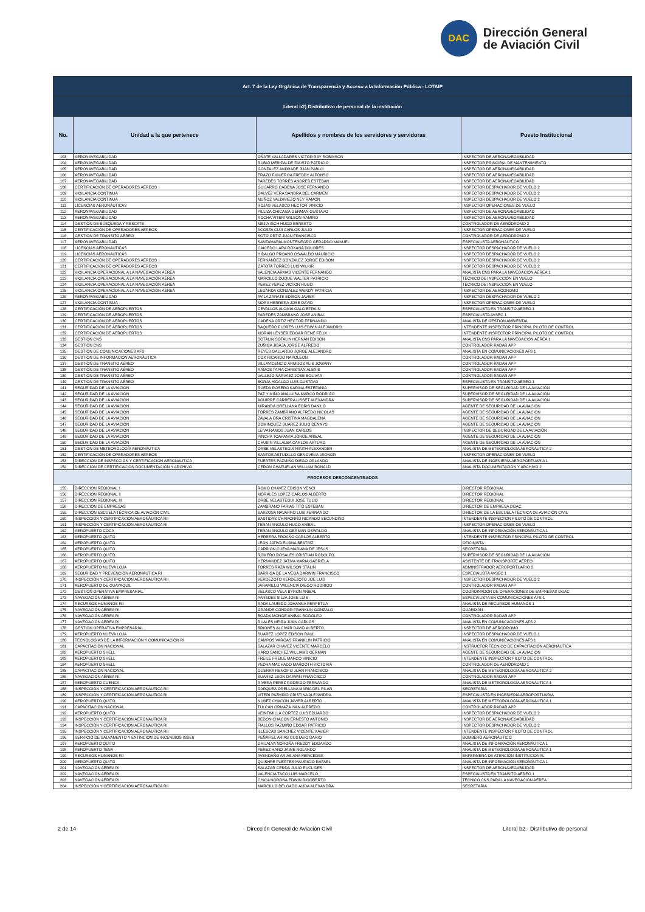DAC
Dirección General
de Aviación Civil
| Art. 7 de la Ley Orgánica de Transparencia y Acceso a la Información Pública - LOTAIP | | | |
| --- | --- | --- | --- |
| Literal b2) Distributivo de personal de la institución | | | |
| No. | Unidad a la que pertenece | Apellidos y nombres de los servidores y servidoras | Puesto Institucional |
| 103 | AERONAVEGABILIDAD | OÑATE VALLADARES VICTOR RAY ROBINSON | INSPECTOR DE AERONAVEGABILIDAD |
| 104 | AERONAVEGABILIDAD | RUBIO MERIZALDE FAUSTO PATRICIO | INSPECTOR PRINCIPAL DE MANTENIMIENTO |
| 105 | AERONAVEGABILIDAD | GONZALEZ ANDRADE JUAN PABLO | INSPECTOR DE AERONAVEGABILIDAD |
| 106 | AERONAVEGABILIDAD | ERAZO FIGUEROA FREDDY ALFONSO | INSPECTOR DE AERONAVEGABILIDAD |
| 107 | AERONAVEGABILIDAD | PAREDES TORRES ANDRES ESTEBAN | INSPECTOR DE AERONAVEGABILIDAD |
| 108 | CERTIFICACIÓN DE OPERADORES AÉREOS | GUIJARRO CADENA JOSE FERNANDO | INSPECTOR DESPACHADOR DE VUELO 2 |
| 109 | VIGILANCIA CONTINUA | GALVEZ VERA SANDRA DEL CARMEN | INSPECTOR DESPACHADOR DE VUELO 2 |
| 110 | VIGILANCIA CONTINUA | MUÑOZ VALDIVIEZO NEY RAMON | INSPECTOR DESPACHADOR DE VUELO 2 |
| 111 | LICENCIAS AERONÁUTICAS | ROJAS VELASCO HECTOR VINICIO | INSPECTOR OPERACIONES DE VUELO |
| 112 | AERONAVEGABILIDAD | PILLIZA CHICAIZA GERMAN GUSTAVO | INSPECTOR DE AERONAVEGABILIDAD |
| 113 | AERONAVEGABILIDAD | ROCHA VITERI WILSON RAMIRO | INSPECTOR DE AERONAVEGABILIDAD |
| 114 | GESTIÓN DE BÚSQUEDA Y RESCATE | MEJIA ISCH HUGO ERNESTO | CONTROLADOR DE AERÓDROMO 2 |
| 115 | CERTIFICACIÓN DE OPERADORES AÉREOS | ACOSTA CUJI CARLOS JULIO | INSPECTOR OPERACIONES DE VUELO |
| 116 | GESTIÓN DE TRANSITO AÉREO | SOTO ORTIZ JUAN FRANCISCO | CONTROLADOR DE AERÓDROMO 2 |
| 117 | AERONAVEGABILIDAD | SANTAMARIA MONTENEGRO GERARDO MANUEL | ESPECIALISTA AERONÁUTICO |
| 118 | LICENCIAS AERONÁUTICAS | CAICEDO LARA ROXANA DOLORES | INSPECTOR DESPACHADOR DE VUELO 2 |
| 119 | LICENCIAS AERONÁUTICAS | HIDALGO PROAÑO OSWALDO MAURICIO | INSPECTOR DESPACHADOR DE VUELO 2 |
| 120 | CERTIFICACIÓN DE OPERADORES AÉREOS | FERNANDEZ GONZALEZ JORGE EDISON | INSPECTOR DESPACHADOR DE VUELO 2 |
| 121 | CERTIFICACIÓN DE OPERADORES AÉREOS | CATOTA TORRES LUIS WILKIR | INSPECTOR DESPACHADOR DE VUELO 2 |
| 122 | VIGILANCIA OPERACIONAL A LA NAVEGACIÓN AÉREA | VALENCIA ARMAS VICENTE FERNANDO | ANALISTA CNS PARA LA NAVEGACIÓN AÉREA 1 |
| 123 | VIGILANCIA OPERACIONAL A LA NAVEGACIÓN AÉREA | MARCILLO DUQUE WALTER PATRICIO | TÉCNICO DE INSPECCIÓN EN VUELO |
| 124 | VIGILANCIA OPERACIONAL A LA NAVEGACIÓN AÉREA | PEREZ YEPEZ VICTOR HUGO | TÉCNICO DE INSPECCIÓN EN VUELO |
| 125 | VIGILANCIA OPERACIONAL A LA NAVEGACIÓN AÉREA | LEGARDA GONZALEZ WENDY PATRICIA | INSPECTOR DE AERÓDROMO |
| 126 | AERONAVEGABILIDAD | AVILA ZARATE EDISON JAVIER | INSPECTOR DESPACHADOR DE VUELO 2 |
| 127 | VIGILANCIA CONTINUA | MORA HERRERA JOSE DAVID | INSPECTOR OPERACIONES DE VUELO |
| 128 | CERTIFICACIÓN DE AEROPUERTOS | CEVALLOS ALOMIA GALO EFRAIN | ESPECIALISTA EN TRANSITO AÉREO 1 |
| 129 | CERTIFICACIÓN DE AEROPUERTOS | PAREDES ZAMBRANO JOSE ANIBAL | ESPECIALISTA AVSEC 1 |
| 130 | CERTIFICACIÓN DE AEROPUERTOS | CADENA ORTIZ HECTOR FERNANDO | ANALISTA DE GESTIÓN AMBIENTAL |
| 131 | CERTIFICACIÓN DE AEROPUERTOS | BAQUERO FLORES LUIS EDWIN ALEJANDRO | INTENDENTE INSPECTOR PRINCIPAL PILOTO DE CONTROL |
| 132 | CERTIFICACIÓN DE AEROPUERTOS | MORAN LEYSER EDGAR RENE FELIX | INTENDENTE INSPECTOR PRINCIPAL PILOTO DE CONTROL |
| 133 | GESTIÓN CNS | SOTALIN SOTALIN HERNAN EDISON | ANALISTA CNS PARA LA NAVEGACIÓN AÉREA 1 |
| 134 | GESTIÓN CNS | ZUÑIGA JIBAJA JORGE ALFREDO | CONTROLADOR RADAR APP |
| 135 | GESTIÓN DE COMUNICACIONES AFS | REYES GALLARDO JORGE ALEJANDRO | ANALISTA EN COMUNICACIONES AFS 1 |
| 136 | GESTIÓN DE INFORMACIÓN AERONÁUTICA | COX RICARDO NAPOLEON | CONTROLADOR RADAR APP |
| 137 | GESTIÓN DE TRANSITO AÉREO | VILLAVICENCIO ARMIJOS ALIS JOWANY | CONTROLADOR RADAR APP |
| 138 | GESTIÓN DE TRANSITO AÉREO | RAMOS TAPIA CHRISTIAN ALEXIS | CONTROLADOR RADAR APP |
| 139 | GESTIÓN DE TRANSITO AÉREO | VALLEJO NARVAEZ JOSE BOLIVAR | CONTROLADOR RADAR APP |
| 140 | GESTIÓN DE TRANSITO AÉREO | BORJA HIDALGO LUIS GUSTAVO | ESPECIALISTA EN TRANSITO AÉREO 1 |
| 141 | SEGURIDAD DE LA AVIACIÓN | RUEDA ROSERO KARINA ESTEFANIA | SUPERVISOR DE SEGURIDAD DE LA AVIACIÓN |
| 142 | SEGURIDAD DE LA AVIACIÓN | PAZ Y MIÑO ANALUISA MARCO RODRIGO | SUPERVISOR DE SEGURIDAD DE LA AVIACIÓN |
| 143 | SEGURIDAD DE LA AVIACIÓN | AGUIRRE CARRERA LISSET ALEXANDRA | SUPERVISOR DE SEGURIDAD DE LA AVIACIÓN |
| 144 | SEGURIDAD DE LA AVIACIÓN | MIRANDA ORELLANA BORIS DANILO | AGENTE DE SEGURIDAD DE LA AVIACIÓN |
| 145 | SEGURIDAD DE LA AVIACIÓN | TORRES ZAMBRANO ALFREDO NICOLAS | AGENTE DE SEGURIDAD DE LA AVIACIÓN |
| 146 | SEGURIDAD DE LA AVIACIÓN | ZAVALA OÑA CRISTINA MAGDALENA | AGENTE DE SEGURIDAD DE LA AVIACIÓN |
| 147 | SEGURIDAD DE LA AVIACIÓN | DOMINGUEZ SUAREZ JULIO DENNYS | AGENTE DE SEGURIDAD DE LA AVIACIÓN |
| 148 | SEGURIDAD DE LA AVIACIÓN | LEIVA RAMOS JUAN CARLOS | INSPECTOR DE SEGURIDAD DE LA AVIACIÓN |
| 149 | SEGURIDAD DE LA AVIACIÓN | PINCHA TOAPANTA JORGE ANIBAL | AGENTE DE SEGURIDAD DE LA AVIACIÓN |
| 150 | SEGURIDAD DE LA AVIACIÓN | CHUSIN VILLALBA CARLOS ARTURO | AGENTE DE SEGURIDAD DE LA AVIACIÓN |
| 151 | GESTIÓN DE METEOROLOGÍA AERONÁUTICA | ORBE VELASTEGUI NIKITH ALEXANDER | ANALISTA DE METEOROLOGÍA AERONÁUTICA 2 |
| 152 | CERTIFICACIÓN DE OPERADORES AÉREOS | SANTOS ASTUDILLO GENOVEVA LEONOR | INSPECTOR OPERACIONES DE VUELO |
| 153 | DIRECCIÓN DE INSPECCIÓN Y CERTIFICACIÓN AERONÁUTICA | FUERTES PAZMIÑO DIEGO ORLANDO | ANALISTA DE INGENIERÍA AEROPORTUARIA 1 |
| 154 | DIRECCIÓN DE CERTIFICACIÓN DOCUMENTACIÓN Y ARCHIVO | CERON CHAFUELAN WILLIAM RONALD | ANALISTA DOCUMENTACIÓN Y ARCHIVO 2 |
| PROCESOS DESCONCENTRADOS | | | |
| 155 | DIRECCIÓN REGIONAL I | ROMO CHAVEZ EDISON VENCI | DIRECTOR REGIONAL |
| 156 | DIRECCIÓN REGIONAL II | MORALES LOPEZ CARLOS ALBERTO | DIRECTOR REGIONAL |
| 157 | DIRECCIÓN REGIONAL III | ORBE VELASTEGUI JOSE TULIO | DIRECTOR REGIONAL |
| 158 | DIRECCIÓN DE EMPRESAS | ZAMBRANO FARIAS TITO ESTEBAN | DIRECTOR DE EMPRESA DGAC |
| 159 | DIRECCIÓN ESCUELA TÉCNICA DE AVIACIÓN CIVIL | SARZOSA NAVARRO LUIS FERNANDO | DIRECTOR DE LA ESCUELA TÉCNICA DE AVIACIÓN CIVIL |
| 160 | INSPECCIÓN Y CERTIFICACIÓN AERONÁUTICA RII | BASTIDAS CHAMORRO RICARDO SECUNDINO | INTENDENTE INSPECTOR PILOTO DE CONTROL |
| 161 | INSPECCIÓN Y CERTIFICACIÓN AERONÁUTICA RI | TERAN ANGULO HUGO ANIBAL | INSPECTOR OPERACIONES DE VUELO |
| 162 | AEROPUERTO COCA | TERAN ANGULO GERMAN OSWALDO | ANALISTA DE INFORMACIÓN AERONÁUTICA 1 |
| 163 | AEROPUERTO QUITO | HERRERA PROAÑO CARLOS ALBERTO | INTENDENTE INSPECTOR PRINCIPAL PILOTO DE CONTROL |
| 164 | AEROPUERTO QUITO | LEON JATIVA ELIANA BEATRIZ | OFICINISTA |
| 165 | AEROPUERTO QUITO | CARRION CUEVA MARIANA DE JESUS | SECRETARIA |
| 166 | AEROPUERTO QUITO | ROMERO ROSALES CRISTIAN RODOLFO | SUPERVISOR DE SEGURIDAD DE LA AVIACIÓN |
| 167 | AEROPUERTO QUITO | HERNANDEZ JATIVA MARIA GABRIELA | ASISTENTE DE TRANSPORTE AÉREO |
| 168 | AEROPUERTO NUEVA LOJA | TORRES RAZA WILSON STALIN | ADMINISTRADOR AEROPORTUARIO 2 |
| 169 | SEGURIDAD Y PREVENCIÓN AERONÁUTICA RI | BARRIGA DE LA VEGA DARWIN FRANCISCO | ESPECIALISTA AVSEC 1 |
| 170 | INSPECCIÓN Y CERTIFICACIÓN AERONÁUTICA RII | VERDEZOTO VERDEZOTO JOE LUIS | INSPECTOR DESPACHADOR DE VUELO 2 |
| 171 | AEROPUERTO DE GUAYAQUIL | JARAMILLO VALENCIA DIEGO RODRIGO | CONTROLADOR RADAR APP |
| 172 | GESTIÓN OPERATIVA EMPRESARIAL | VELASCO VELA BYRON ANIBAL | COORDINADOR DE OPERACIONES DE EMPRESAS DGAC |
| 173 | NAVEGACIÓN AÉREA RI | PAREDES SILVA JOSE LUIS | ESPECIALISTA EN COMUNICACIONES AFS 1 |
| 174 | RECURSOS HUMANOS RII | RADA LAURIDO JOHANNA PERPETUA | ANALISTA DE RECURSOS HUMANOS 1 |
| 175 | NAVEGACIÓN AÉREA RI | GRANDE CONDOR FRANKLIN GONZALO | GUARDIÁN |
| 176 | NAVEGACIÓN AÉREA RI | BOADA MONGE ANIBAL RODOLFO | CONTROLADOR RADAR APP |
| 177 | NAVEGACIÓN AÉREA RI | RUALES NEIRA JUAN CARLOS | ANALISTA EN COMUNICACIONES AFS 2 |
| 178 | GESTIÓN OPERATIVA EMPRESARIAL | BRIONES ALCIVAR DAVID ALBERTO | INSPECTOR DE AERÓDROMO |
| 179 | AEROPUERTO NUEVA LOJA | SUAREZ LOPEZ EDISON RAUL | INSPECTOR DESPACHADOR DE VUELO 1 |
| 180 | TECNOLOGÍAS DE LA INFORMACIÓN Y COMUNICACIÓN RI | CAMPOS VARGAS FRANKLIN PATRICIO | ANALISTA EN COMUNICACIONES AFS 1 |
| 181 | CAPACITACIÓN NACIONAL | SALAZAR CHAVEZ VICENTE MARCELO | INSTRUCTOR TÉCNICO DE CAPACITACIÓN AERONÁUTICA |
| 182 | AEROPUERTO SHELL | HARO SANCHEZ WILLIAMS GERMAN | AGENTE DE SEGURIDAD DE LA AVIACIÓN |
| 183 | AEROPUERTO SHELL | FREILE FREILE MARCO VINICIO | INTENDENTE INSPECTOR PILOTO DE CONTROL |
| 184 | AEROPUERTO SHELL | YEDRA MACHADO MARGOTH VICTORIA | CONTROLADOR DE AERÓDROMO 1 |
| 185 | CAPACITACIÓN NACIONAL | GUERRA RENGIFO JUAN FRANCISCO | ANALISTA DE METEOROLOGÍA AERONÁUTICA 2 |
| 186 | NAVEGACIÓN AÉREA RI | SUAREZ LEON DARWIN FRANCISCO | CONTROLADOR RADAR APP |
| 187 | AEROPUERTO CUENCA | RIVERA PEREZ RODRIGO FERNANDO | ANALISTA DE METEOROLOGÍA AERONÁUTICA 1 |
| 188 | INSPECCIÓN Y CERTIFICACIÓN AERONÁUTICA RII | DARQUEA ORELLANA MARIA DEL PILAR | SECRETARIA |
| 189 | INSPECCIÓN Y CERTIFICACIÓN AERONÁUTICA RI | VITERI PAZMIÑO CRISTINA ALEJANDRA | ESPECIALISTA EN INGENIERÍA AEROPORTUARIA |
| 190 | AEROPUERTO QUITO | NUÑEZ CHACON JAVIER ALBERTO | ANALISTA DE METEOROLOGÍA AERONÁUTICA 1 |
| 191 | CAPACITACIÓN NACIONAL | TULCAN ORMAZA IVAN ALFREDO | CONTROLADOR RADAR APP |
| 192 | AEROPUERTO QUITO | VEINTIMILLA CORTEZ LUIS EDUARDO | INSPECTOR DESPACHADOR DE VUELO 2 |
| 193 | INSPECCIÓN Y CERTIFICACIÓN AERONÁUTICA RI | BEDON CHACON ERNESTO ANTONIO | INSPECTOR DE AERONAVEGABILIDAD |
| 194 | INSPECCIÓN Y CERTIFICACIÓN AERONÁUTICA RI | FIALLOS PAZMIÑO EDGAR PATRICIO | INSPECTOR DESPACHADOR DE VUELO 2 |
| 195 | INSPECCIÓN Y CERTIFICACIÓN AERONÁUTICA RII | ILLESCAS SANCHEZ VICENTE XAVIER | INTENDENTE INSPECTOR PILOTO DE CONTROL |
| 196 | SERVICIO DE SALVAMENTO Y EXTINCIÓN DE INCENDIOS (SSEI) | PEÑAFIEL ARIAS GUSTAVO DARIO | BOMBERO AERONÁUTICO |
| 197 | AEROPUERTO QUITO | GRIJALVA NOROÑA FREDDY EDGARDO | ANALISTA DE INFORMACIÓN AERONÁUTICA 1 |
| 198 | AEROPUERTO TENA | PEREZ HARO JAIME ROLANDO | ANALISTA DE METEOROLOGÍA AERONÁUTICA 1 |
| 199 | RECURSOS HUMANOS RII | AVENDAÑO ARIAS ANA MERCEDES | ENFERMERA DE ATENCIÓN INSTITUCIONAL |
| 200 | AEROPUERTO QUITO | QUISHPE FUERTES MAURICIO RAFAEL | ANALISTA DE INFORMACIÓN AERONÁUTICA 1 |
| 201 | NAVEGACIÓN AÉREA RI | SALAZAR CERDA JULIO EUCLIDES | INSPECTOR DE AERONAVEGABILIDAD |
| 202 | NAVEGACIÓN AÉREA RI | VALENCIA TACO LUIS MARCELO | ESPECIALISTA EN TRANSITO AÉREO 1 |
| 203 | NAVEGACIÓN AÉREA RI | CHICA NOROÑA EDWIN RIGOBERTO | TÉCNICO CNS PARA LA NAVEGACIÓN AÉREA |
| 204 | INSPECCIÓN Y CERTIFICACIÓN AERONÁUTICA RII | MARCILLO DELGADO ALIDA ALEXANDRA | SECRETARIA |
2 de 14 Dirección General de Aviación Civil Literal b2.- Distributivo de personal